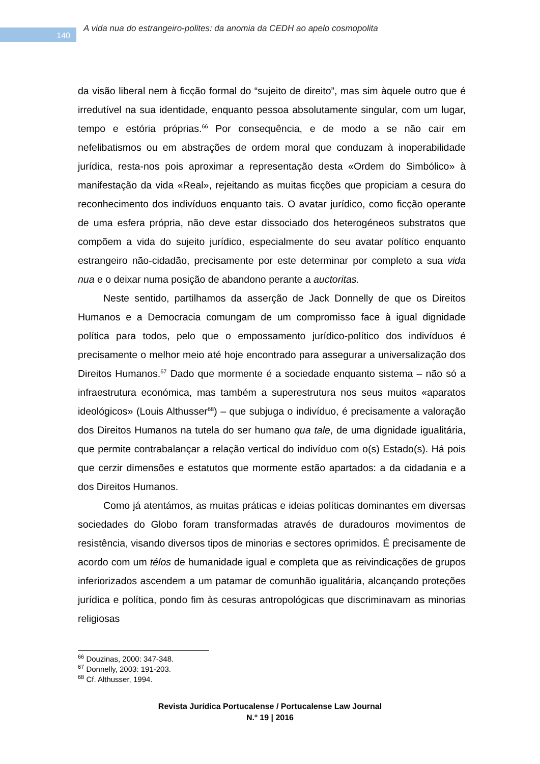140
A vida nua do estrangeiro-polites: da anomia da CEDH ao apelo cosmopolita
da visão liberal nem à ficção formal do “sujeito de direito”, mas sim àquele outro que é irredutível na sua identidade, enquanto pessoa absolutamente singular, com um lugar, tempo e estória próprias.<sup>66</sup> Por consequência, e de modo a se não cair em nefelibatismos ou em abstrações de ordem moral que conduzam à inoperabilidade jurídica, resta-nos pois aproximar a representação desta «Ordem do Simbólico» à manifestação da vida «Real», rejeitando as muitas ficções que propiciam a cesura do reconhecimento dos indivíduos enquanto tais. O avatar jurídico, como ficção operante de uma esfera própria, não deve estar dissociado dos heterogéneos substratos que compõem a vida do sujeito jurídico, especialmente do seu avatar político enquanto estrangeiro não-cidadão, precisamente por este determinar por completo a sua vida nua e o deixar numa posição de abandono perante a auctoritas.
Neste sentido, partilhamos da asserção de Jack Donnelly de que os Direitos Humanos e a Democracia comungam de um compromisso face à igual dignidade política para todos, pelo que o empossamento jurídico-político dos indivíduos é precisamente o melhor meio até hoje encontrado para assegurar a universalização dos Direitos Humanos.<sup>67</sup> Dado que mormente é a sociedade enquanto sistema – não só a infraestrutura económica, mas também a superestrutura nos seus muitos «aparatos ideológicos» (Louis Althusser<sup>68</sup>) – que subjuga o indivíduo, é precisamente a valoração dos Direitos Humanos na tutela do ser humano qua tale, de uma dignidade igualitária, que permite contrabalançar a relação vertical do indivíduo com o(s) Estado(s). Há pois que cerzir dimensões e estatutos que mormente estão apartados: a da cidadania e a dos Direitos Humanos.
Como já atentámos, as muitas práticas e ideias políticas dominantes em diversas sociedades do Globo foram transformadas através de duradouros movimentos de resistência, visando diversos tipos de minorias e sectores oprimidos. É precisamente de acordo com um télos de humanidade igual e completa que as reivindicações de grupos inferiorizados ascendem a um patamar de comunhão igualitária, alcançando proteções jurídica e política, pondo fim às cesuras antropológicas que discriminavam as minorias religiosas
<sup>66</sup> Douzinas, 2000: 347-348.
<sup>67</sup> Donnelly, 2003: 191-203.
<sup>68</sup> Cf. Althusser, 1994.
Revista Jurídica Portucalense / Portucalense Law Journal
N.º 19 | 2016